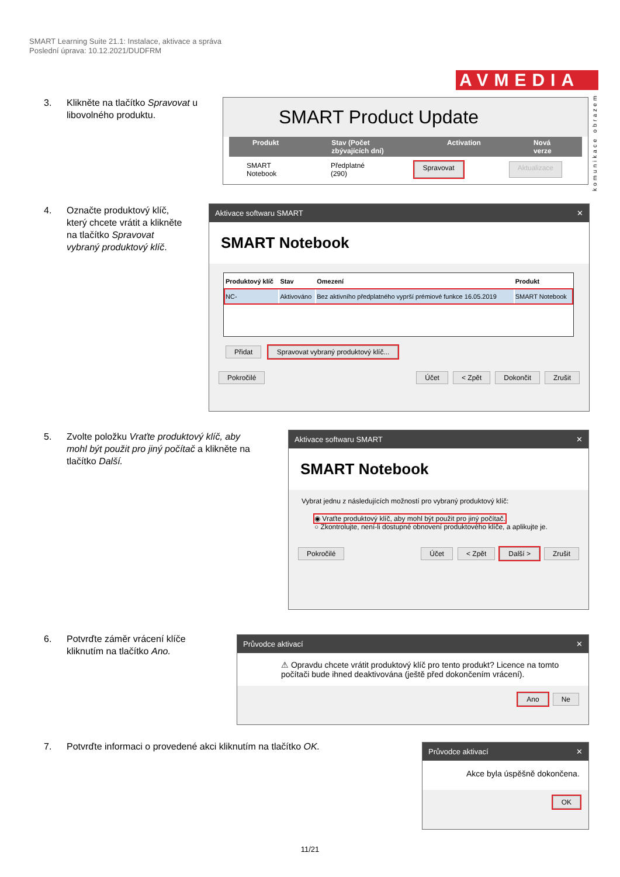SMART Learning Suite 21.1: Instalace, aktivace a správa
Poslední úprava: 10.12.2021/DUDFRM
AVMEDIA
komunikace obrazem
3. Klikněte na tlačítko Spravovat u
libovolného produktu.
SMART Product Update
Produkt Stav (Počet zbývajících dní) Activation Nová verze
SMART Notebook Předplatné (290) Spravovat Aktualizace
4. Označte produktový klíč,
který chcete vrátit a klikněte
na tlačítko Spravovat
vybraný produktový klíč.
Aktivace softwaru SMART ✕
SMART Notebook
| Produktový klíč | Stav | Omezení | Produkt |
| --- | --- | --- | --- |
| NC- | Aktivováno | Bez aktivního předplatného vyprší prémiové funkce 16.05.2019 | SMART Notebook |
Přidat Spravovat vybraný produktový klíč...
Pokročilé Účet < Zpět Dokončit Zrušit
5. Zvolte položku Vraťte produktový klíč, aby
mohl být použit pro jiný počítač a klikněte na
tlačítko Další.
Aktivace softwaru SMART ✕
SMART Notebook
Vybrat jednu z následujících možností pro vybraný produktový klíč:
◉ Vraťte produktový klíč, aby mohl být použit pro jiný počítač.
○ Zkontrolujte, není-li dostupné obnovení produktového klíče, a aplikujte je.
Pokročilé Účet < Zpět Další > Zrušit
6. Potvrďte záměr vrácení klíče
kliknutím na tlačítko Ano.
Průvodce aktivací ✕
⚠ Opravdu chcete vrátit produktový klíč pro tento produkt? Licence na tomto počítači bude ihned deaktivována (ještě před dokončením vrácení).
Ano Ne
7. Potvrďte informaci o provedené akci kliknutím na tlačítko OK.
Průvodce aktivací ✕
Akce byla úspěšně dokončena.
OK
11/21